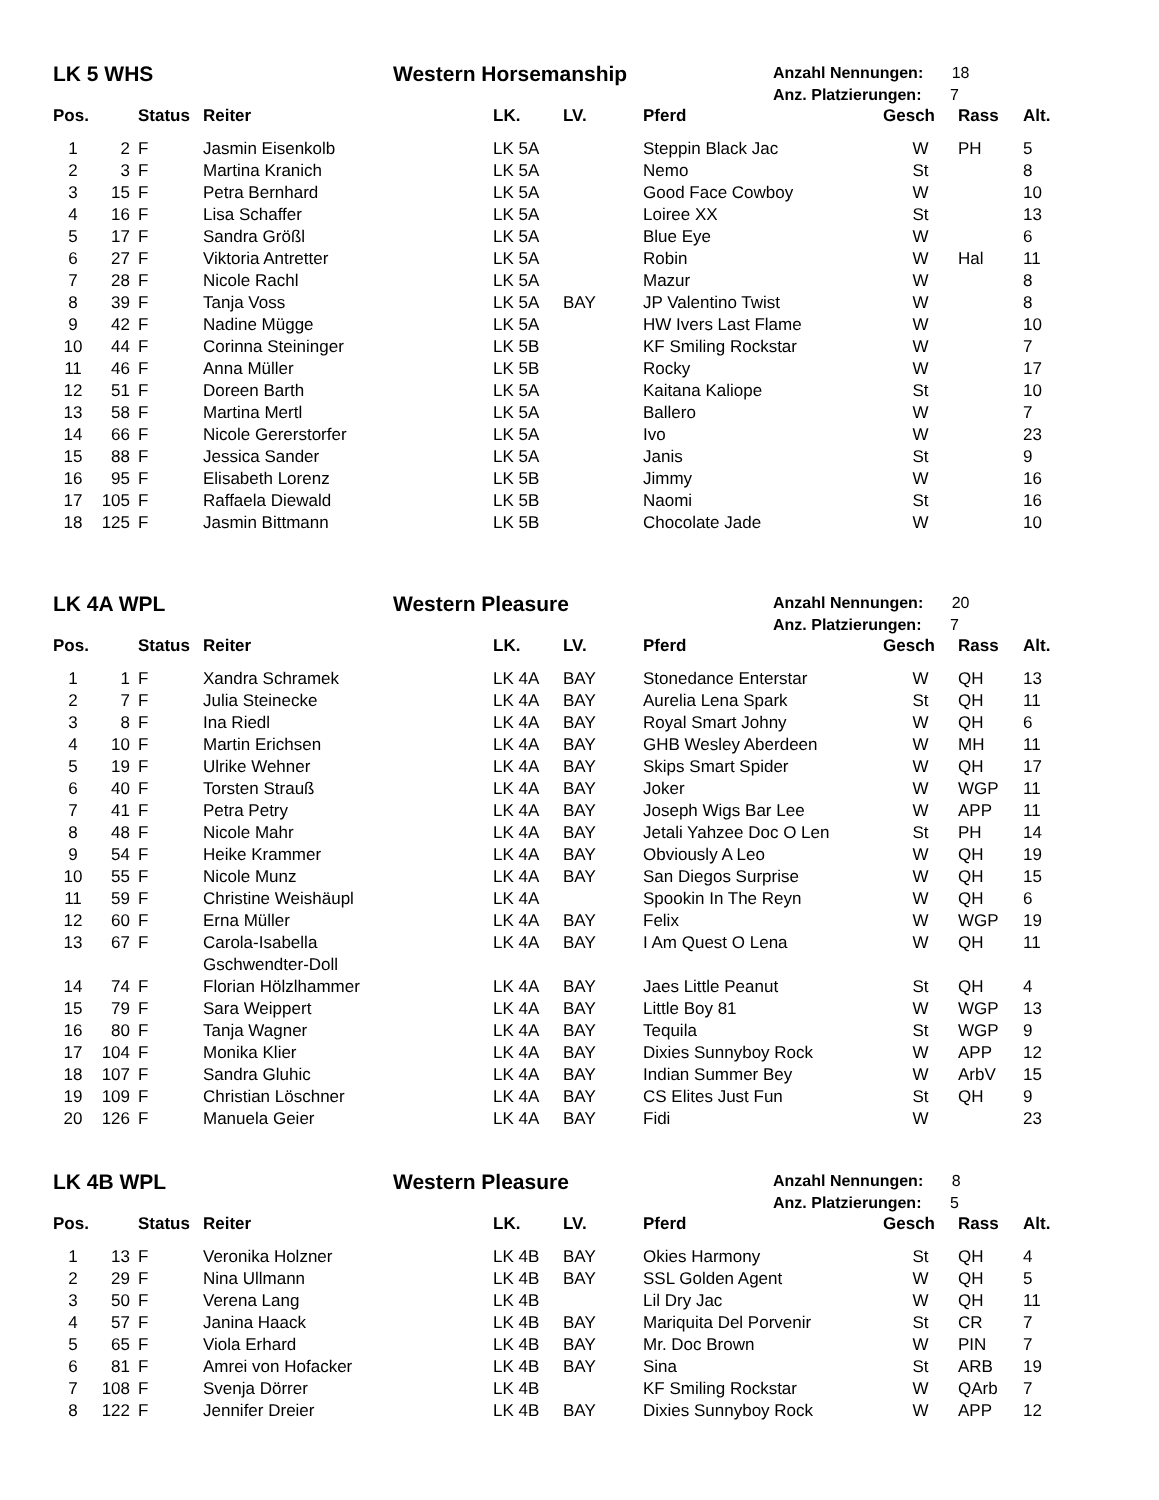LK 5 WHS
Western Horsemanship
Anzahl Nennungen: 18
Anz. Platzierungen: 7
| Pos. | | Status | Reiter | LK. | LV. | Pferd | Gesch | Rass | Alt. |
| --- | --- | --- | --- | --- | --- | --- | --- | --- | --- |
| 1 | 2 | F | Jasmin Eisenkolb | LK 5A | | Steppin Black Jac | W | PH | 5 |
| 2 | 3 | F | Martina Kranich | LK 5A | | Nemo | St | | 8 |
| 3 | 15 | F | Petra Bernhard | LK 5A | | Good Face Cowboy | W | | 10 |
| 4 | 16 | F | Lisa Schaffer | LK 5A | | Loiree XX | St | | 13 |
| 5 | 17 | F | Sandra Größl | LK 5A | | Blue Eye | W | | 6 |
| 6 | 27 | F | Viktoria Antretter | LK 5A | | Robin | W | Hal | 11 |
| 7 | 28 | F | Nicole Rachl | LK 5A | | Mazur | W | | 8 |
| 8 | 39 | F | Tanja Voss | LK 5A | BAY | JP Valentino Twist | W | | 8 |
| 9 | 42 | F | Nadine Mügge | LK 5A | | HW Ivers Last Flame | W | | 10 |
| 10 | 44 | F | Corinna Steininger | LK 5B | | KF Smiling Rockstar | W | | 7 |
| 11 | 46 | F | Anna Müller | LK 5B | | Rocky | W | | 17 |
| 12 | 51 | F | Doreen Barth | LK 5A | | Kaitana Kaliope | St | | 10 |
| 13 | 58 | F | Martina Mertl | LK 5A | | Ballero | W | | 7 |
| 14 | 66 | F | Nicole Gererstorfer | LK 5A | | Ivo | W | | 23 |
| 15 | 88 | F | Jessica Sander | LK 5A | | Janis | St | | 9 |
| 16 | 95 | F | Elisabeth Lorenz | LK 5B | | Jimmy | W | | 16 |
| 17 | 105 | F | Raffaela Diewald | LK 5B | | Naomi | St | | 16 |
| 18 | 125 | F | Jasmin Bittmann | LK 5B | | Chocolate Jade | W | | 10 |
LK 4A WPL
Western Pleasure
Anzahl Nennungen: 20
Anz. Platzierungen: 7
| Pos. | | Status | Reiter | LK. | LV. | Pferd | Gesch | Rass | Alt. |
| --- | --- | --- | --- | --- | --- | --- | --- | --- | --- |
| 1 | 1 | F | Xandra Schramek | LK 4A | BAY | Stonedance Enterstar | W | QH | 13 |
| 2 | 7 | F | Julia Steinecke | LK 4A | BAY | Aurelia Lena Spark | St | QH | 11 |
| 3 | 8 | F | Ina Riedl | LK 4A | BAY | Royal Smart Johny | W | QH | 6 |
| 4 | 10 | F | Martin Erichsen | LK 4A | BAY | GHB Wesley Aberdeen | W | MH | 11 |
| 5 | 19 | F | Ulrike Wehner | LK 4A | BAY | Skips Smart Spider | W | QH | 17 |
| 6 | 40 | F | Torsten Strauß | LK 4A | BAY | Joker | W | WGP | 11 |
| 7 | 41 | F | Petra Petry | LK 4A | BAY | Joseph Wigs Bar Lee | W | APP | 11 |
| 8 | 48 | F | Nicole Mahr | LK 4A | BAY | Jetali Yahzee Doc O Len | St | PH | 14 |
| 9 | 54 | F | Heike Krammer | LK 4A | BAY | Obviously A Leo | W | QH | 19 |
| 10 | 55 | F | Nicole Munz | LK 4A | BAY | San Diegos Surprise | W | QH | 15 |
| 11 | 59 | F | Christine Weishäupl | LK 4A | | Spookin In The Reyn | W | QH | 6 |
| 12 | 60 | F | Erna Müller | LK 4A | BAY | Felix | W | WGP | 19 |
| 13 | 67 | F | Carola-Isabella Gschwendter-Doll | LK 4A | BAY | I Am Quest O Lena | W | QH | 11 |
| 14 | 74 | F | Florian Hölzlhammer | LK 4A | BAY | Jaes Little Peanut | St | QH | 4 |
| 15 | 79 | F | Sara Weippert | LK 4A | BAY | Little Boy 81 | W | WGP | 13 |
| 16 | 80 | F | Tanja Wagner | LK 4A | BAY | Tequila | St | WGP | 9 |
| 17 | 104 | F | Monika Klier | LK 4A | BAY | Dixies Sunnyboy Rock | W | APP | 12 |
| 18 | 107 | F | Sandra Gluhic | LK 4A | BAY | Indian Summer Bey | W | ArbV | 15 |
| 19 | 109 | F | Christian Löschner | LK 4A | BAY | CS Elites Just Fun | St | QH | 9 |
| 20 | 126 | F | Manuela Geier | LK 4A | BAY | Fidi | W | | 23 |
LK 4B WPL
Western Pleasure
Anzahl Nennungen: 8
Anz. Platzierungen: 5
| Pos. | | Status | Reiter | LK. | LV. | Pferd | Gesch | Rass | Alt. |
| --- | --- | --- | --- | --- | --- | --- | --- | --- | --- |
| 1 | 13 | F | Veronika Holzner | LK 4B | BAY | Okies Harmony | St | QH | 4 |
| 2 | 29 | F | Nina Ullmann | LK 4B | BAY | SSL Golden Agent | W | QH | 5 |
| 3 | 50 | F | Verena Lang | LK 4B | | Lil Dry Jac | W | QH | 11 |
| 4 | 57 | F | Janina Haack | LK 4B | BAY | Mariquita Del Porvenir | St | CR | 7 |
| 5 | 65 | F | Viola Erhard | LK 4B | BAY | Mr. Doc Brown | W | PIN | 7 |
| 6 | 81 | F | Amrei von Hofacker | LK 4B | BAY | Sina | St | ARB | 19 |
| 7 | 108 | F | Svenja Dörrer | LK 4B | | KF Smiling Rockstar | W | QArb | 7 |
| 8 | 122 | F | Jennifer Dreier | LK 4B | BAY | Dixies Sunnyboy Rock | W | APP | 12 |